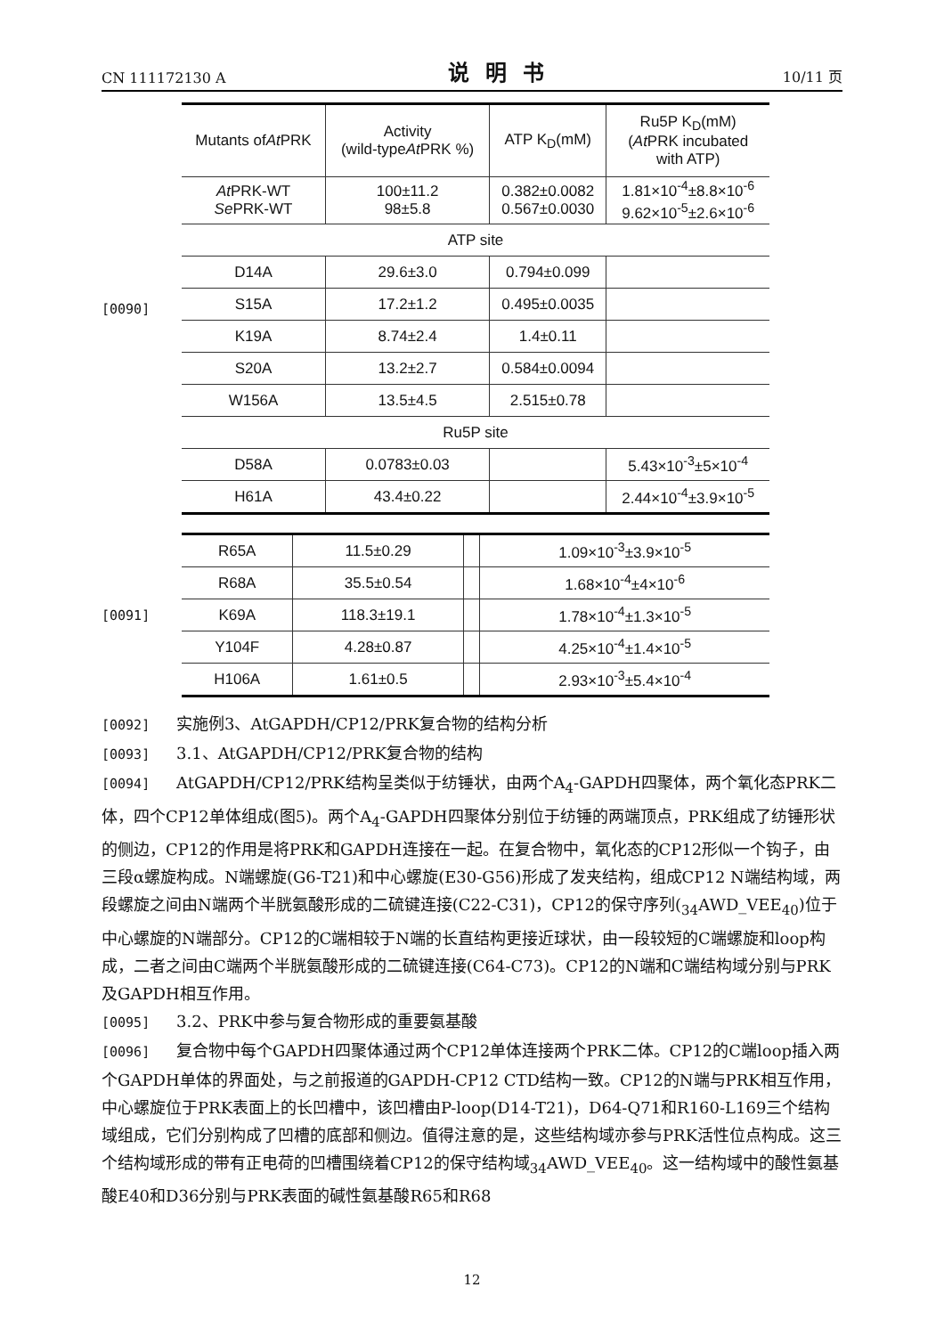CN 111172130 A 说明书 10/11 页
[0090]
| Mutants of At PRK | Activity (wild-type At PRK %) | ATP K<sub>D</sub>(mM) | Ru5P K<sub>D</sub>(mM) ( At PRK incubated with ATP) |
| --- | --- | --- | --- |
| At PRK-WT Se PRK-WT | 100±11.2 98±5.8 | 0.382±0.0082 0.567±0.0030 | 1.81×10<sup>-4</sup>±8.8×10<sup>-6</sup> 9.62×10<sup>-5</sup>±2.6×10<sup>-6</sup> |
| ATP site | | | |
| D14A | 29.6±3.0 | 0.794±0.099 | |
| S15A | 17.2±1.2 | 0.495±0.0035 | |
| K19A | 8.74±2.4 | 1.4±0.11 | |
| S20A | 13.2±2.7 | 0.584±0.0094 | |
| W156A | 13.5±4.5 | 2.515±0.78 | |
| Ru5P site | | | |
| D58A | 0.0783±0.03 | | 5.43×10<sup>-3</sup>±5×10<sup>-4</sup> |
| H61A | 43.4±0.22 | | 2.44×10<sup>-4</sup>±3.9×10<sup>-5</sup> |
[0091]
| R65A | 11.5±0.29 | | 1.09×10<sup>-3</sup>±3.9×10<sup>-5</sup> |
| R68A | 35.5±0.54 | | 1.68×10<sup>-4</sup>±4×10<sup>-6</sup> |
| K69A | 118.3±19.1 | | 1.78×10<sup>-4</sup>±1.3×10<sup>-5</sup> |
| Y104F | 4.28±0.87 | | 4.25×10<sup>-4</sup>±1.4×10<sup>-5</sup> |
| H106A | 1.61±0.5 | | 2.93×10<sup>-3</sup>±5.4×10<sup>-4</sup> |
[0092] 实施例3、AtGAPDH/CP12/PRK复合物的结构分析
[0093] 3.1、AtGAPDH/CP12/PRK复合物的结构
[0094] AtGAPDH/CP12/PRK结构呈类似于纺锤状，由两个A<sub>4</sub>-GAPDH四聚体，两个氧化态PRK二体，四个CP12单体组成(图5)。两个A<sub>4</sub>-GAPDH四聚体分别位于纺锤的两端顶点，PRK组成了纺锤形状的侧边，CP12的作用是将PRK和GAPDH连接在一起。在复合物中，氧化态的CP12形似一个钩子，由三段α螺旋构成。N端螺旋(G6-T21)和中心螺旋(E30-G56)形成了发夹结构，组成CP12 N端结构域，两段螺旋之间由N端两个半胱氨酸形成的二硫键连接(C22-C31)，CP12的保守序列(<sub>34</sub>AWD_VEE<sub>40</sub>)位于中心螺旋的N端部分。CP12的C端相较于N端的长直结构更接近球状，由一段较短的C端螺旋和loop构成，二者之间由C端两个半胱氨酸形成的二硫键连接(C64-C73)。CP12的N端和C端结构域分别与PRK及GAPDH相互作用。
[0095] 3.2、PRK中参与复合物形成的重要氨基酸
[0096] 复合物中每个GAPDH四聚体通过两个CP12单体连接两个PRK二体。CP12的C端loop插入两个GAPDH单体的界面处，与之前报道的GAPDH-CP12 CTD结构一致。CP12的N端与PRK相互作用，中心螺旋位于PRK表面上的长凹槽中，该凹槽由P-loop(D14-T21)，D64-Q71和R160-L169三个结构域组成，它们分别构成了凹槽的底部和侧边。值得注意的是，这些结构域亦参与PRK活性位点构成。这三个结构域形成的带有正电荷的凹槽围绕着CP12的保守结构域<sub>34</sub>AWD_VEE<sub>40</sub>。这一结构域中的酸性氨基酸E40和D36分别与PRK表面的碱性氨基酸R65和R68
12